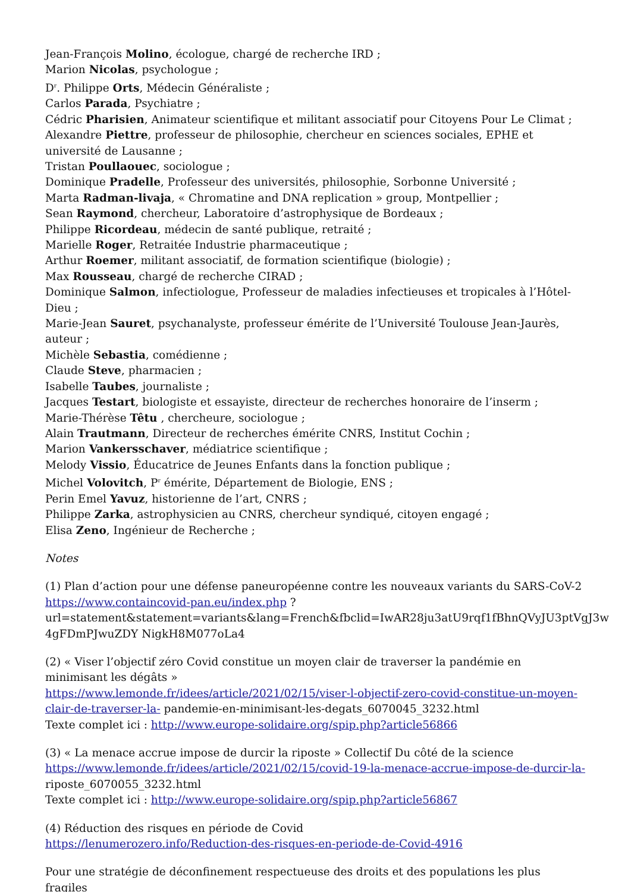Jean-François Molino, écologue, chargé de recherche IRD ;
Marion Nicolas, psychologue ;
D<sup>r</sup>. Philippe Orts, Médecin Généraliste ;
Carlos Parada, Psychiatre ;
Cédric Pharisien, Animateur scientifique et militant associatif pour Citoyens Pour Le Climat ;
Alexandre Piettre, professeur de philosophie, chercheur en sciences sociales, EPHE et université de Lausanne ;
Tristan Poullaouec, sociologue ;
Dominique Pradelle, Professeur des universités, philosophie, Sorbonne Université ;
Marta Radman-livaja, « Chromatine and DNA replication » group, Montpellier ;
Sean Raymond, chercheur, Laboratoire d’astrophysique de Bordeaux ;
Philippe Ricordeau, médecin de santé publique, retraité ;
Marielle Roger, Retraitée Industrie pharmaceutique ;
Arthur Roemer, militant associatif, de formation scientifique (biologie) ;
Max Rousseau, chargé de recherche CIRAD ;
Dominique Salmon, infectiologue, Professeur de maladies infectieuses et tropicales à l’Hôtel-Dieu ;
Marie-Jean Sauret, psychanalyste, professeur émérite de l’Université Toulouse Jean-Jaurès, auteur ;
Michèle Sebastia, comédienne ;
Claude Steve, pharmacien ;
Isabelle Taubes, journaliste ;
Jacques Testart, biologiste et essayiste, directeur de recherches honoraire de l’inserm ;
Marie-Thérèse Têtu , chercheure, sociologue ;
Alain Trautmann, Directeur de recherches émérite CNRS, Institut Cochin ;
Marion Vankersschaver, médiatrice scientifique ;
Melody Vissio, Éducatrice de Jeunes Enfants dans la fonction publique ;
Michel Volovitch, P<sup>r</sup> émérite, Département de Biologie, ENS ;
Perin Emel Yavuz, historienne de l’art, CNRS ;
Philippe Zarka, astrophysicien au CNRS, chercheur syndiqué, citoyen engagé ;
Elisa Zeno, Ingénieur de Recherche ;
Notes
(1) Plan d’action pour une défense paneuropéenne contre les nouveaux variants du SARS-CoV-2 https://www.containcovid-pan.eu/index.php ? url=statement&statement=variants&lang=French&fbclid=IwAR28ju3atU9rqf1fBhnQVyJU3ptVgJ3w 4gFDmPJwuZDY NigkH8M077oLa4
(2) « Viser l’objectif zéro Covid constitue un moyen clair de traverser la pandémie en minimisant les dégâts »
https://www.lemonde.fr/idees/article/2021/02/15/viser-l-objectif-zero-covid-constitue-un-moyen-clair-de-traverser-la- pandemie-en-minimisant-les-degats_6070045_3232.html
Texte complet ici : http://www.europe-solidaire.org/spip.php?article56866
(3) « La menace accrue impose de durcir la riposte » Collectif Du côté de la science
https://www.lemonde.fr/idees/article/2021/02/15/covid-19-la-menace-accrue-impose-de-durcir-la- riposte_6070055_3232.html
Texte complet ici : http://www.europe-solidaire.org/spip.php?article56867
(4) Réduction des risques en période de Covid
https://lenumerozero.info/Reduction-des-risques-en-periode-de-Covid-4916
Pour une stratégie de déconfinement respectueuse des droits et des populations les plus fragiles